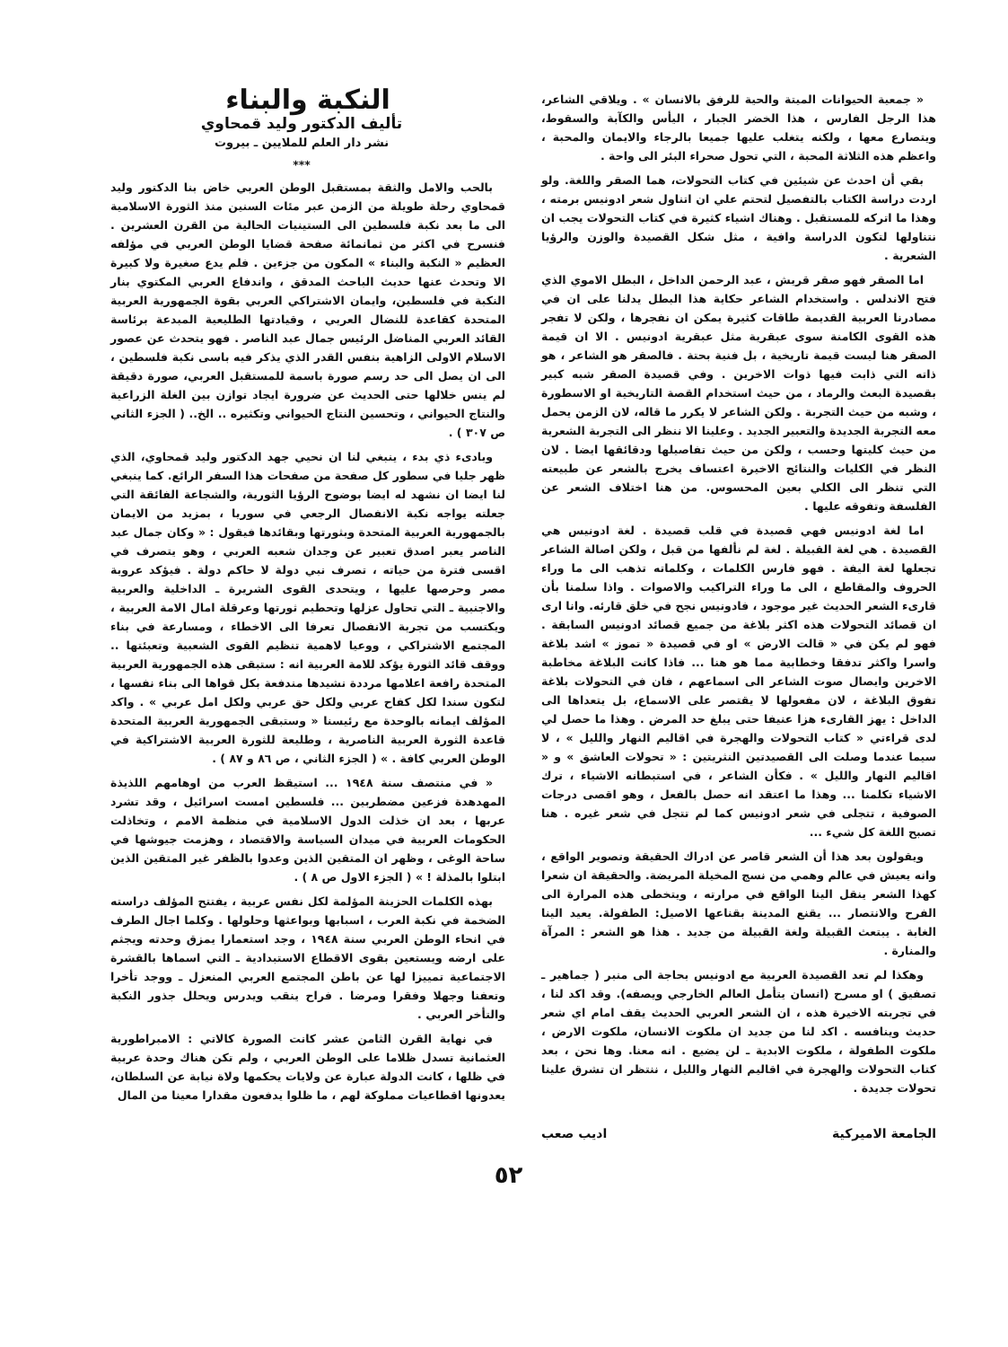« جمعية الحيوانات الميتة والحية للرفق بالانسان » . ويلاقي الشاعر، هذا الرجل الفارس ، هذا الخضر الجبار ، اليأس والكآبة والسقوط، ويتصارع معها ، ولكنه يتغلب عليها جميعا بالرجاء والايمان والمحبة ، واعظم هذه الثلاثة المحبة ، التي تحول صحراء البئر الى واحة .
بقي أن احدث عن شيئين في كتاب التحولات، هما الصقر واللغة. ولو اردت دراسة الكتاب بالتفصيل لتحتم علي ان اتناول شعر ادونيس برمته ، وهذا ما اتركه للمستقبل . وهناك اشياء كثيرة في كتاب التحولات يجب ان نتناولها لتكون الدراسة وافية ، مثل شكل القصيدة والوزن والرؤيا الشعرية .
اما الصقر فهو صقر قريش ، عبد الرحمن الداخل ، البطل الاموي الذي فتح الاندلس . واستخدام الشاعر حكاية هذا البطل يدلنا على ان في مصادرنا العربية القديمة طاقات كثيرة يمكن ان نفجرها ، ولكن لا تفجر هذه القوى الكامنة سوى عبقرية مثل عبقرية ادونيس . الا ان قيمة الصقر هنا ليست قيمة تاريخية ، بل فنية بحتة . فالصقر هو الشاعر ، هو ذاته التي ذابت فيها ذوات الاخرين . وفي قصيدة الصقر شبه كبير بقصيدة البعث والرماد ، من حيث استخدام القصة التاريخية او الاسطورة ، وشبه من حيث التجربة . ولكن الشاعر لا يكرر ما قاله، لان الزمن يحمل معه التجربة الجديدة والتعبير الجديد . وعلينا الا ننظر الى التجربة الشعرية من حيث كليتها وحسب ، ولكن من حيث تفاصيلها ودقائقها ايضا . لان النظر في الكليات والنتائج الاخيرة اعتساف يخرج بالشعر عن طبيعته التي تنظر الى الكلي بعين المحسوس. من هنا اختلاف الشعر عن الفلسفة وتفوقه عليها .
اما لغة ادونيس فهي قصيدة في قلب قصيدة . لغة ادونيس هي القصيدة . هي لغة القبيلة . لغة لم نألفها من قبل ، ولكن اصالة الشاعر تجعلها لغة اليفة . فهو فارس الكلمات ، وكلماته تذهب الى ما وراء الحروف والمقاطع ، الى ما وراء التراكيب والاصوات . واذا سلمنا بأن قارىء الشعر الحديث غير موجود ، فادونيس نجح في خلق قارئه. وانا ارى ان قصائد التحولات هذه اكثر بلاغة من جميع قصائد ادونيس السابقة . فهو لم يكن في « قالت الارض » او في قصيدة « تموز » اشد بلاغة واسرا واكثر تدفقا وخطابية مما هو هنا ... فاذا كانت البلاغة مخاطبة الاخرين وايصال صوت الشاعر الى اسماعهم ، فان في التحولات بلاغة تفوق البلاغة ، لان مفعولها لا يقتصر على الاسماع، بل يتعداها الى الداخل : يهز القارىء هزا عنيفا حتى يبلغ حد المرض . وهذا ما حصل لي لدى قراءتي « كتاب التحولات والهجرة في اقاليم النهار والليل » ، لا سيما عندما وصلت الى القصيدتين النثريتين : « تحولات العاشق » و « اقاليم النهار والليل » . فكأن الشاعر ، في استبطانه الاشياء ، ترك الاشياء تكلمنا ... وهذا ما اعتقد انه حصل بالفعل ، وهو اقصى درجات الصوفية ، تتجلى في شعر ادونيس كما لم تتجل في شعر غيره . هنا تصبح اللغة كل شيء ...
ويقولون بعد هذا أن الشعر قاصر عن ادراك الحقيقة وتصوير الواقع ، وانه يعيش في عالم وهمي من نسج المخيلة المريضة. والحقيقة ان شعرا كهذا الشعر ينقل الينا الواقع في مرارته ، ويتخطى هذه المرارة الى الفرح والانتصار ... يقنع المدينة بقناعها الاصيل: الطفولة. يعيد الينا الغابة . يبتعث القبيلة ولغة القبيلة من جديد . هذا هو الشعر : المرآة والمنارة .
وهكذا لم تعد القصيدة العربية مع ادونيس بحاجة الى منبر ( جماهير ـ تصفيق ) او مسرح (انسان يتأمل العالم الخارجي ويصفه). وقد اكد لنا ، في تجربته الاخيرة هذه ، ان الشعر العربي الحديث يقف امام اي شعر حديث وينافسه . اكد لنا من جديد ان ملكوت الانسان، ملكوت الارض ، ملكوت الطفولة ، ملكوت الابدية ـ لن يضيع . انه معنا. وها نحن ، بعد كتاب التحولات والهجرة في اقاليم النهار والليل ، ننتظر ان تشرق علينا تحولات جديدة .
الجامعة الاميركية اديب صعب
النكبة والبناء
تأليف الدكتور وليد قمحاوي
نشر دار العلم للملايين ـ بيروت
***
بالحب والامل والثقة بمستقبل الوطن العربي خاض بنا الدكتور وليد قمحاوي رحلة طويلة من الزمن عبر مئات السنين منذ الثورة الاسلامية الى ما بعد نكبة فلسطين الى الستينيات الحالية من القرن العشرين . فنسرح في اكثر من ثمانمائة صفحة قضايا الوطن العربي في مؤلفه العظيم « النكبة والبناء » المكون من جزءين . فلم يدع صغيرة ولا كبيرة الا وتحدث عنها حديث الباحث المدقق ، واندفاع العربي المكتوي بنار النكبة في فلسطين، وايمان الاشتراكي العربي بقوة الجمهورية العربية المتحدة كقاعدة للنضال العربي ، وقيادتها الطليعية المبدعة برئاسة القائد العربي المناضل الرئيس جمال عبد الناصر . فهو يتحدث عن عصور الاسلام الاولى الزاهية بنفس القدر الذي يذكر فيه باسى نكبة فلسطين ، الى ان يصل الى حد رسم صورة باسمة للمستقبل العربي، صورة دقيقة لم ينس خلالها حتى الحديث عن ضرورة ايجاد توازن بين الغلة الزراعية والنتاج الحيواني ، وتحسين النتاج الحيواني وتكثيره .. الخ.. ( الجزء الثاني ص ٣٠٧ ) .
وبادىء ذي بدء ، ينبغي لنا ان نحيي جهد الدكتور وليد قمحاوي، الذي ظهر جليا في سطور كل صفحة من صفحات هذا السفر الرائع. كما ينبغي لنا ايضا ان نشهد له ايضا بوضوح الرؤيا الثورية، والشجاعة الفائقة التي جعلته يواجه نكبة الانفصال الرجعي في سوريا ، بمزيد من الايمان بالجمهورية العربية المتحدة وبثورتها وبقائدها فيقول : « وكان جمال عبد الناصر يعبر اصدق تعبير عن وجدان شعبه العربي ، وهو يتصرف في اقسى فترة من حياته ، تصرف نبي دولة لا حاكم دولة . فيؤكد عروبة مصر وحرصها عليها ، ويتحدى القوى الشريرة ـ الداخلية والعربية والاجنبية ـ التي تحاول عزلها وتحطيم ثورتها وعرقلة امال الامة العربية ، ويكتسب من تجربة الانفصال تعرفا الى الاخطاء ، ومسارعة في بناء المجتمع الاشتراكي ، ووعيا لاهمية تنظيم القوى الشعبية وتعبئتها .. ووقف قائد الثورة يؤكد للامة العربية انه : ستبقى هذه الجمهورية العربية المتحدة رافعة اعلامها مرددة نشيدها مندفعة بكل قواها الى بناء نفسها ، لتكون سندا لكل كفاح عربي ولكل حق عربي ولكل امل عربي » . واكد المؤلف ايمانه بالوحدة مع رئيسنا « وستبقى الجمهورية العربية المتحدة قاعدة الثورة العربية الناصرية ، وطليعة للثورة العربية الاشتراكية في الوطن العربي كافة . » ( الجزء الثاني ، ص ٨٦ و ٨٧ ) .
« في منتصف سنة ١٩٤٨ ... استيقظ العرب من اوهامهم اللذيذة المهدهدة فزعين مضطربين ... فلسطين امست اسرائيل ، وقد تشرد عربها ، بعد ان خذلت الدول الاسلامية في منظمة الامم ، وتخاذلت الحكومات العربية في ميدان السياسة والاقتصاد ، وهزمت جيوشها في ساحة الوغى ، وظهر ان المتقين الذين وعدوا بالظفر غير المتقين الذين ابتلوا بالمذلة ! » ( الجزء الاول ص ٨ ) .
بهذه الكلمات الحزينة المؤلمة لكل نفس عربية ، يفتتح المؤلف دراسته الضخمة في نكبة العرب ، اسبابها وبواعثها وحلولها . وكلما اجال الطرف في انحاء الوطن العربي سنة ١٩٤٨ ، وجد استعمارا يمزق وحدته ويجثم على ارضه ويستعين بقوى الاقطاع الاستبدادية ـ التي اسماها بالقشرة الاجتماعية تمييزا لها عن باطن المجتمع العربي المنعزل ـ ووجد تأخرا وتعفنا وجهلا وفقرا ومرضا . فراح ينقب ويدرس ويحلل جذور النكبة والتأخر العربي .
في نهاية القرن الثامن عشر كانت الصورة كالاتي : الامبراطورية العثمانية تسدل ظلاما على الوطن العربي ، ولم تكن هناك وحدة عربية في ظلها ، كانت الدولة عبارة عن ولايات يحكمها ولاة نيابة عن السلطان، يعدونها اقطاعيات مملوكة لهم ، ما ظلوا يدفعون مقدارا معينا من المال
٥٢